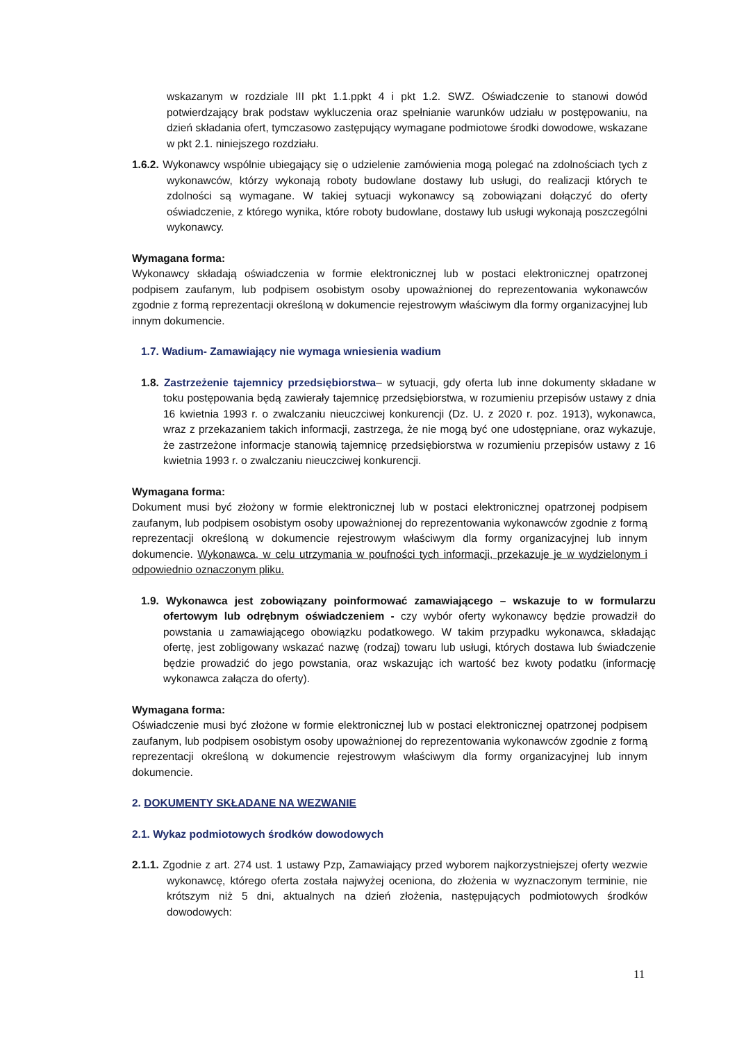wskazanym w rozdziale III pkt 1.1.ppkt 4 i pkt 1.2. SWZ. Oświadczenie to stanowi dowód potwierdzający brak podstaw wykluczenia oraz spełnianie warunków udziału w postępowaniu, na dzień składania ofert, tymczasowo zastępujący wymagane podmiotowe środki dowodowe, wskazane w pkt 2.1. niniejszego rozdziału.
1.6.2. Wykonawcy wspólnie ubiegający się o udzielenie zamówienia mogą polegać na zdolnościach tych z wykonawców, którzy wykonają roboty budowlane dostawy lub usługi, do realizacji których te zdolności są wymagane. W takiej sytuacji wykonawcy są zobowiązani dołączyć do oferty oświadczenie, z którego wynika, które roboty budowlane, dostawy lub usługi wykonają poszczególni wykonawcy.
Wymagana forma:
Wykonawcy składają oświadczenia w formie elektronicznej lub w postaci elektronicznej opatrzonej podpisem zaufanym, lub podpisem osobistym osoby upoważnionej do reprezentowania wykonawców zgodnie z formą reprezentacji określoną w dokumencie rejestrowym właściwym dla formy organizacyjnej lub innym dokumencie.
1.7. Wadium- Zamawiający nie wymaga wniesienia wadium
1.8. Zastrzeżenie tajemnicy przedsiębiorstwa– w sytuacji, gdy oferta lub inne dokumenty składane w toku postępowania będą zawierały tajemnicę przedsiębiorstwa, w rozumieniu przepisów ustawy z dnia 16 kwietnia 1993 r. o zwalczaniu nieuczciwej konkurencji (Dz. U. z 2020 r. poz. 1913), wykonawca, wraz z przekazaniem takich informacji, zastrzega, że nie mogą być one udostępniane, oraz wykazuje, że zastrzeżone informacje stanowią tajemnicę przedsiębiorstwa w rozumieniu przepisów ustawy z 16 kwietnia 1993 r. o zwalczaniu nieuczciwej konkurencji.
Wymagana forma:
Dokument musi być złożony w formie elektronicznej lub w postaci elektronicznej opatrzonej podpisem zaufanym, lub podpisem osobistym osoby upoważnionej do reprezentowania wykonawców zgodnie z formą reprezentacji określoną w dokumencie rejestrowym właściwym dla formy organizacyjnej lub innym dokumencie. Wykonawca, w celu utrzymania w poufności tych informacji, przekazuje je w wydzielonym i odpowiednio oznaczonym pliku.
1.9. Wykonawca jest zobowiązany poinformować zamawiającego – wskazuje to w formularzu ofertowym lub odrębnym oświadczeniem - czy wybór oferty wykonawcy będzie prowadził do powstania u zamawiającego obowiązku podatkowego. W takim przypadku wykonawca, składając ofertę, jest zobligowany wskazać nazwę (rodzaj) towaru lub usługi, których dostawa lub świadczenie będzie prowadzić do jego powstania, oraz wskazując ich wartość bez kwoty podatku (informację wykonawca załącza do oferty).
Wymagana forma:
Oświadczenie musi być złożone w formie elektronicznej lub w postaci elektronicznej opatrzonej podpisem zaufanym, lub podpisem osobistym osoby upoważnionej do reprezentowania wykonawców zgodnie z formą reprezentacji określoną w dokumencie rejestrowym właściwym dla formy organizacyjnej lub innym dokumencie.
2. DOKUMENTY SKŁADANE NA WEZWANIE
2.1. Wykaz podmiotowych środków dowodowych
2.1.1. Zgodnie z art. 274 ust. 1 ustawy Pzp, Zamawiający przed wyborem najkorzystniejszej oferty wezwie wykonawcę, którego oferta została najwyżej oceniona, do złożenia w wyznaczonym terminie, nie krótszym niż 5 dni, aktualnych na dzień złożenia, następujących podmiotowych środków dowodowych:
11